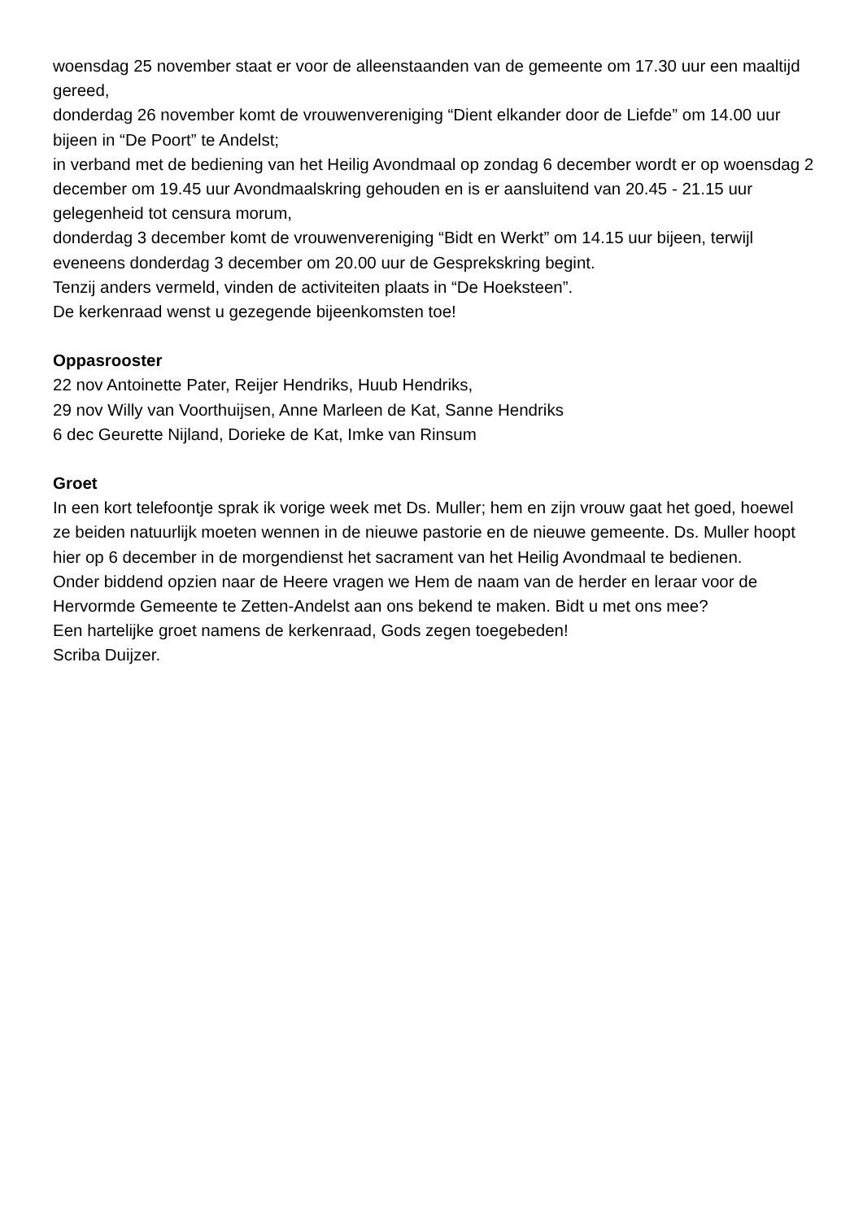woensdag 25 november staat er voor de alleenstaanden van de gemeente om 17.30 uur een maaltijd gereed,
donderdag 26 november komt de vrouwenvereniging “Dient elkander door de Liefde” om 14.00 uur bijeen in “De Poort” te Andelst;
in verband met de bediening van het Heilig Avondmaal op zondag 6 december wordt er op woensdag 2 december om 19.45 uur Avondmaalskring gehouden en is er aansluitend van 20.45 - 21.15 uur gelegenheid tot censura morum,
donderdag 3 december komt de vrouwenvereniging “Bidt en Werkt” om 14.15 uur bijeen, terwijl eveneens donderdag 3 december om 20.00 uur de Gesprekskring begint.
Tenzij anders vermeld, vinden de activiteiten plaats in “De Hoeksteen”.
De kerkenraad wenst u gezegende bijeenkomsten toe!
Oppasrooster
22 nov Antoinette Pater, Reijer Hendriks, Huub Hendriks,
29 nov Willy van Voorthuijsen, Anne Marleen de Kat, Sanne Hendriks
6 dec Geurette Nijland, Dorieke de Kat, Imke van Rinsum
Groet
In een kort telefoontje sprak ik vorige week met Ds. Muller; hem en zijn vrouw gaat het goed, hoewel ze beiden natuurlijk moeten wennen in de nieuwe pastorie en de nieuwe gemeente. Ds. Muller hoopt hier op 6 december in de morgendienst het sacrament van het Heilig Avondmaal te bedienen.
Onder biddend opzien naar de Heere vragen we Hem de naam van de herder en leraar voor de Hervormde Gemeente te Zetten-Andelst aan ons bekend te maken. Bidt u met ons mee?
Een hartelijke groet namens de kerkenraad, Gods zegen toegebeden!
Scriba Duijzer.